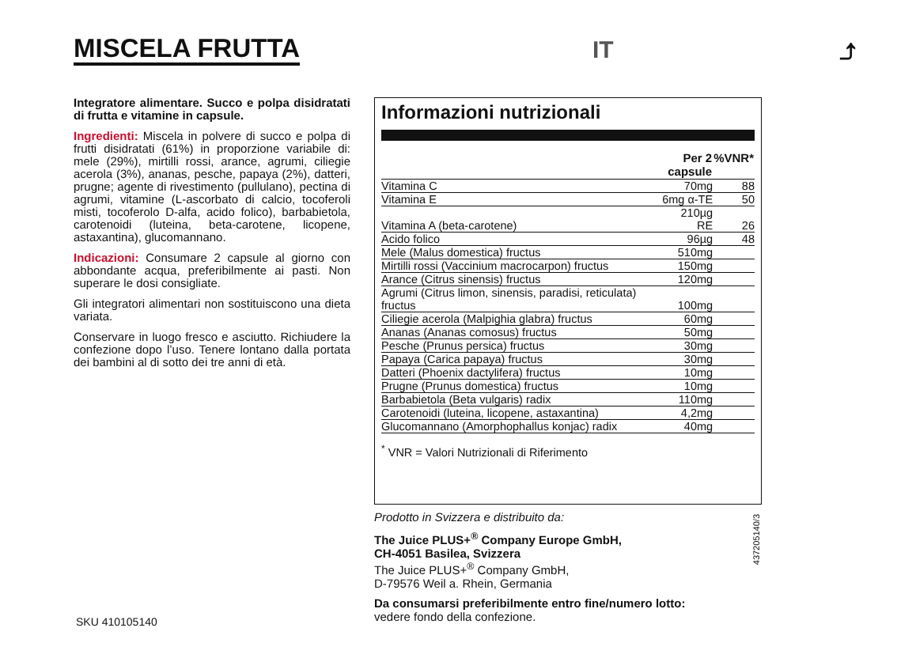MISCELA FRUTTA IT ⤴
Integratore alimentare. Succo e polpa disidratati di frutta e vitamine in capsule.
Ingredienti: Miscela in polvere di succo e polpa di frutti disidratati (61%) in proporzione variabile di: mele (29%), mirtilli rossi, arance, agrumi, ciliegie acerola (3%), ananas, pesche, papaya (2%), datteri, prugne; agente di rivestimento (pullulano), pectina di agrumi, vitamine (L-ascorbato di calcio, tocoferoli misti, tocoferolo D-alfa, acido folico), barbabietola, carotenoidi (luteina, beta-carotene, licopene, astaxantina), glucomannano.
Indicazioni: Consumare 2 capsule al giorno con abbondante acqua, preferibilmente ai pasti. Non superare le dosi consigliate.
Gli integratori alimentari non sostituiscono una dieta variata.
Conservare in luogo fresco e asciutto. Richiudere la confezione dopo l’uso. Tenere lontano dalla portata dei bambini al di sotto dei tre anni di età.
Informazioni nutrizionali
| | Per 2 capsule | %VNR* |
| --- | --- | --- |
| Vitamina C | 70mg | 88 |
| Vitamina E | 6mg α-TE | 50 |
| Vitamina A (beta-carotene) | 210µg RE | 26 |
| Acido folico | 96µg | 48 |
| Mele (Malus domestica) fructus | 510mg | |
| Mirtilli rossi (Vaccinium macrocarpon) fructus | 150mg | |
| Arance (Citrus sinensis) fructus | 120mg | |
| Agrumi (Citrus limon, sinensis, paradisi, reticulata) fructus | 100mg | |
| Ciliegie acerola (Malpighia glabra) fructus | 60mg | |
| Ananas (Ananas comosus) fructus | 50mg | |
| Pesche (Prunus persica) fructus | 30mg | |
| Papaya (Carica papaya) fructus | 30mg | |
| Datteri (Phoenix dactylifera) fructus | 10mg | |
| Prugne (Prunus domestica) fructus | 10mg | |
| Barbabietola (Beta vulgaris) radix | 110mg | |
| Carotenoidi (luteina, licopene, astaxantina) | 4,2mg | |
| Glucomannano (Amorphophallus konjac) radix | 40mg | |
<sup>*</sup> VNR = Valori Nutrizionali di Riferimento
Prodotto in Svizzera e distribuito da:
The Juice PLUS+<sup>®</sup> Company Europe GmbH,
CH-4051 Basilea, Svizzera
The Juice PLUS+<sup>®</sup> Company GmbH,
D-79576 Weil a. Rhein, Germania
Da consumarsi preferibilmente entro fine/numero lotto:
vedere fondo della confezione.
437205140/3
SKU 410105140